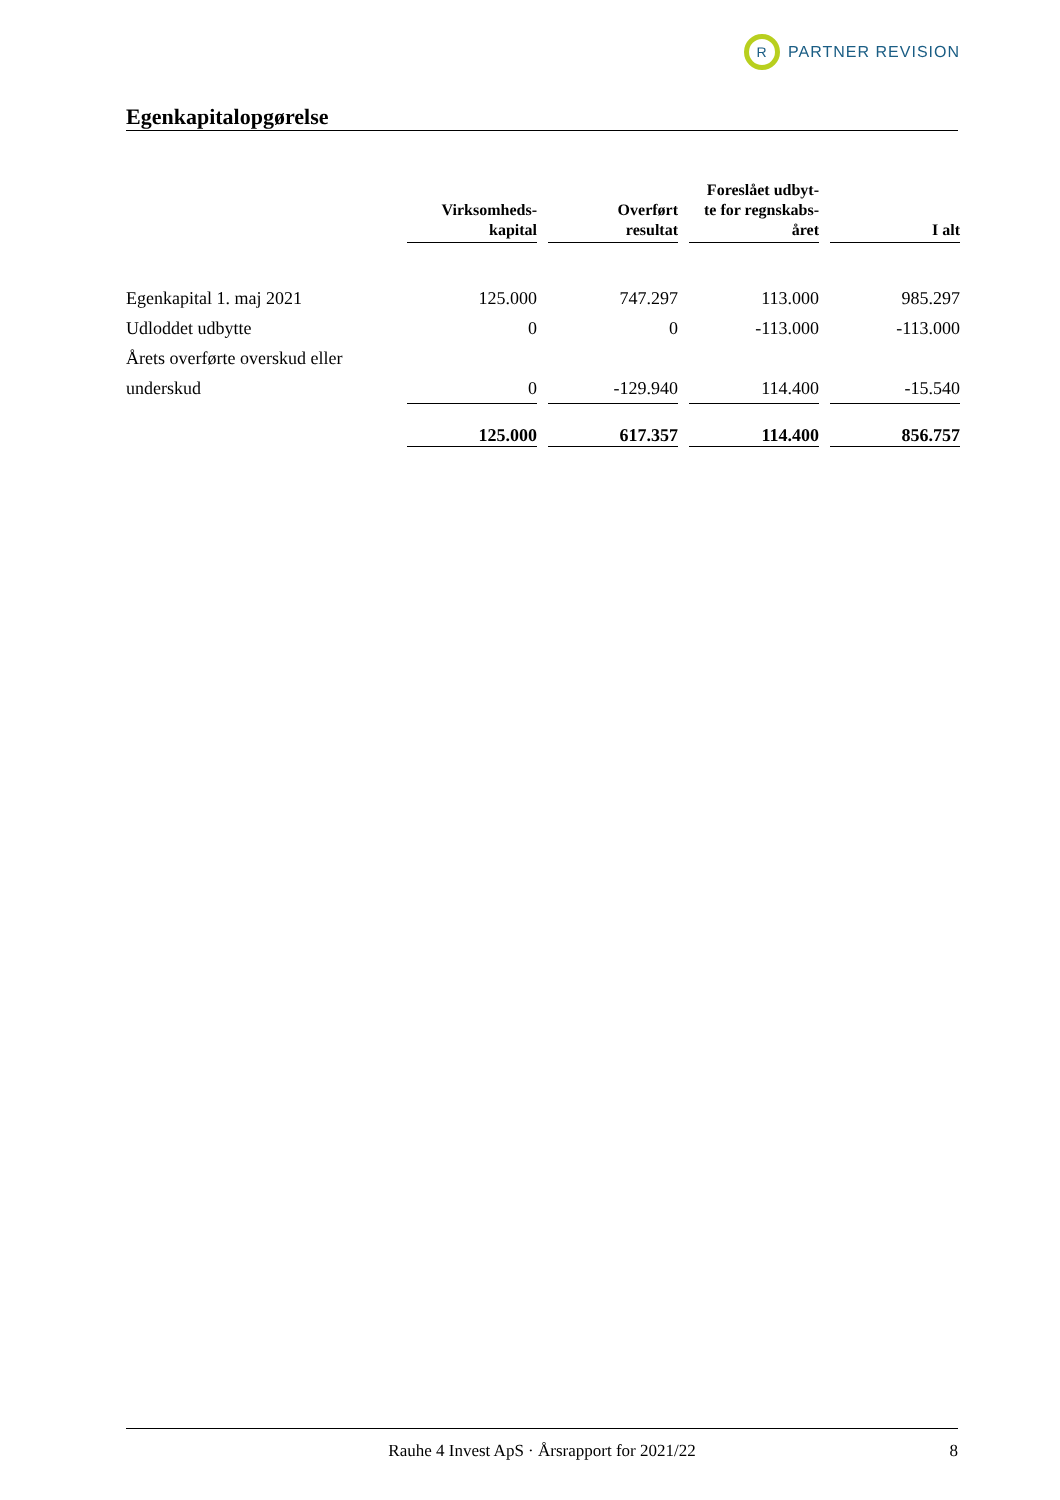R
PARTNER REVISION
Egenkapitalopgørelse
| | Virksomheds- kapital | Overført resultat | Foreslået udbyt- te for regnskabs- året | I alt |
| --- | --- | --- | --- | --- |
| Egenkapital 1. maj 2021 | 125.000 | 747.297 | 113.000 | 985.297 |
| Udloddet udbytte | 0 | 0 | -113.000 | -113.000 |
| Årets overførte overskud eller | | | | |
| underskud | 0 | -129.940 | 114.400 | -15.540 |
| | 125.000 | 617.357 | 114.400 | 856.757 |
Rauhe 4 Invest ApS · Årsrapport for 2021/22 8